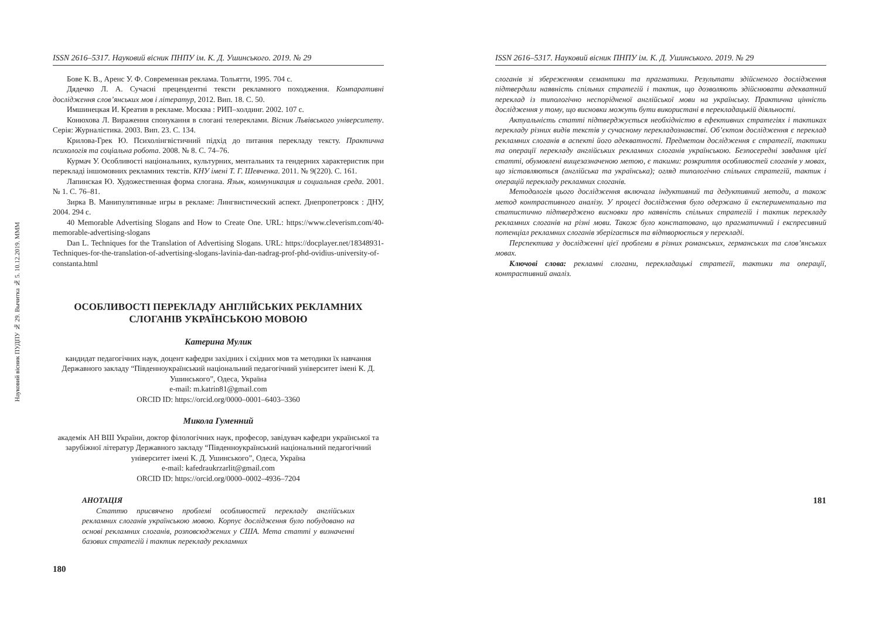Науковий вісник ПУДПУ № 29. Вычитка № 5. 10.12.2019. МММ
ISSN 2616–5317. Науковий вісник ПНПУ ім. К. Д. Ушинського. 2019. № 29
Бове К. В., Аренс У. Ф. Современная реклама. Тольятти, 1995. 704 с.
Дядечко Л. А. Сучасні прецендентні тексти рекламного походження. Компаративні дослідження слов’янських мов і літератур, 2012. Вип. 18. С. 50.
Имшинецкая И. Креатив в рекламе. Москва : РИП–холдинг. 2002. 107 с.
Конюхова Л. Вираження спонукання в слогані телереклами. Вісник Львівського університету. Серія: Журналістика. 2003. Вип. 23. С. 134.
Крилова-Грек Ю. Психолінгвістичний підхід до питання перекладу тексту. Практична психологія та соціальна робота. 2008. № 8. С. 74–76.
Курмач У. Особливості національних, культурних, ментальних та гендерних характеристик при перекладі іншомовних рекламних текстів. КНУ імені Т. Г. Шевченка. 2011. № 9(220). С. 161.
Лапинская Ю. Художественная форма слогана. Язык, коммуникация и социальная среда. 2001. № 1. С. 76–81.
Зирка В. Манипулятивные игры в рекламе: Лингвистический аспект. Днепропетровск : ДНУ, 2004. 294 с.
40 Memorable Advertising Slogans and How to Create One. URL: https://www.cleverism.com/40-memorable-advertising-slogans
Dan L. Techniques for the Translation of Advertising Slogans. URL: https://docplayer.net/18348931-Techniques-for-the-translation-of-advertising-slogans-lavinia-dan-nadrag-prof-phd-ovidius-university-of-constanta.html
ОСОБЛИВОСТІ ПЕРЕКЛАДУ АНГЛІЙСЬКИХ РЕКЛАМНИХ
СЛОГАНІВ УКРАЇНСЬКОЮ МОВОЮ
Катерина Мулик
кандидат педагогічних наук, доцент кафедри західних і східних мов та методики їх навчання Державного закладу “Південноукраїнський національний педагогічний університет імені К. Д. Ушинського”, Одеса, Україна
e-mail: m.katrin81@gmail.com
ORCID ID: https://orcid.org/0000–0001–6403–3360
Микола Гуменний
академік АН ВШ України, доктор філологічних наук, професор, завідувач кафедри української та зарубіжної літератур Державного закладу “Південноукраїнський національний педагогічний університет імені К. Д. Ушинського”, Одеса, Україна
e-mail: kafedraukrzarlit@gmail.com
ORCID ID: https://orcid.org/0000–0002–4936–7204
АНОТАЦІЯ
Статтю присвячено проблемі особливостей перекладу англійських рекламних слоганів українською мовою. Корпус дослідження було побудовано на основі рекламних слоганів, розповсюджених у США. Мета статті у визначенні базових стратегій і тактик перекладу рекламних
180
ISSN 2616–5317. Науковий вісник ПНПУ ім. К. Д. Ушинського. 2019. № 29
слоганів зі збереженням семантики та прагматики. Результати здійсненого дослідження підтвердили наявність спільних стратегій і тактик, що дозволяють здійснювати адекватний переклад із типологічно неспорідненої англійської мови на українську. Практична цінність дослідження у тому, що висновки можуть бути використані в перекладацькій діяльності.
Актуальність статті підтверджується необхідністю в ефективних стратегіях і тактиках перекладу різних видів текстів у сучасному перекладознавстві. Об’єктом дослідження є переклад рекламних слоганів в аспекті його адекватності. Предметом дослідження є стратегії, тактики та операції перекладу англійських рекламних слоганів українською. Безпосередні завдання цієї статті, обумовлені вищезазначеною метою, є такими: розкриття особливостей слоганів у мовах, що зіставляються (англійська та українська); огляд типологічно спільних стратегій, тактик і операцій перекладу рекламних слоганів.
Методологія цього дослідження включала індуктивний та дедуктивний методи, а також метод контрастивного аналізу. У процесі дослідження було одержано й експериментально та статистично підтверджено висновки про наявність спільних стратегій і тактик перекладу рекламних слоганів на різні мови. Також було констатовано, що прагматичний і експресивний потенціал рекламних слоганів зберігається та відтворюється у перекладі.
Перспектива у дослідженні цієї проблеми в різних романських, германських та слов’янських мовах.
Ключові слова: рекламні слогани, перекладацькі стратегії, тактики та операції, контрастивний аналіз.
181